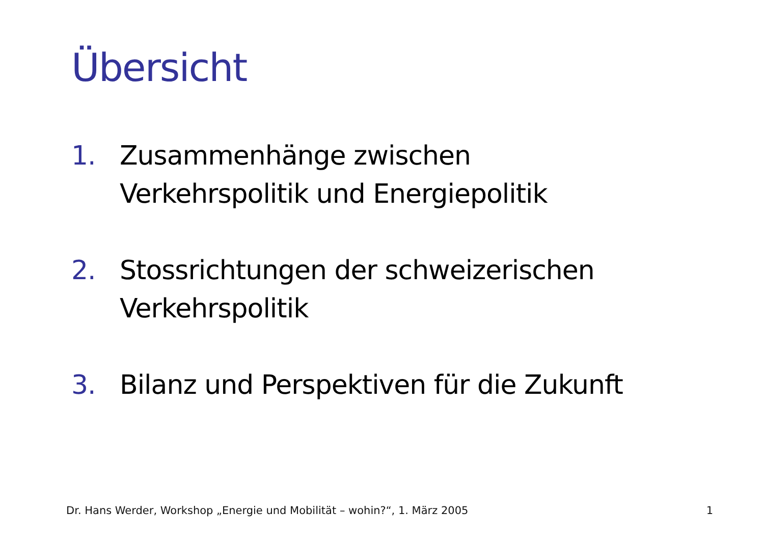Übersicht
1. Zusammenhänge zwischen
Verkehrspolitik und Energiepolitik
2. Stossrichtungen der schweizerischen
Verkehrspolitik
3. Bilanz und Perspektiven für die Zukunft
Dr. Hans Werder, Workshop „Energie und Mobilität – wohin?“, 1. März 2005 1